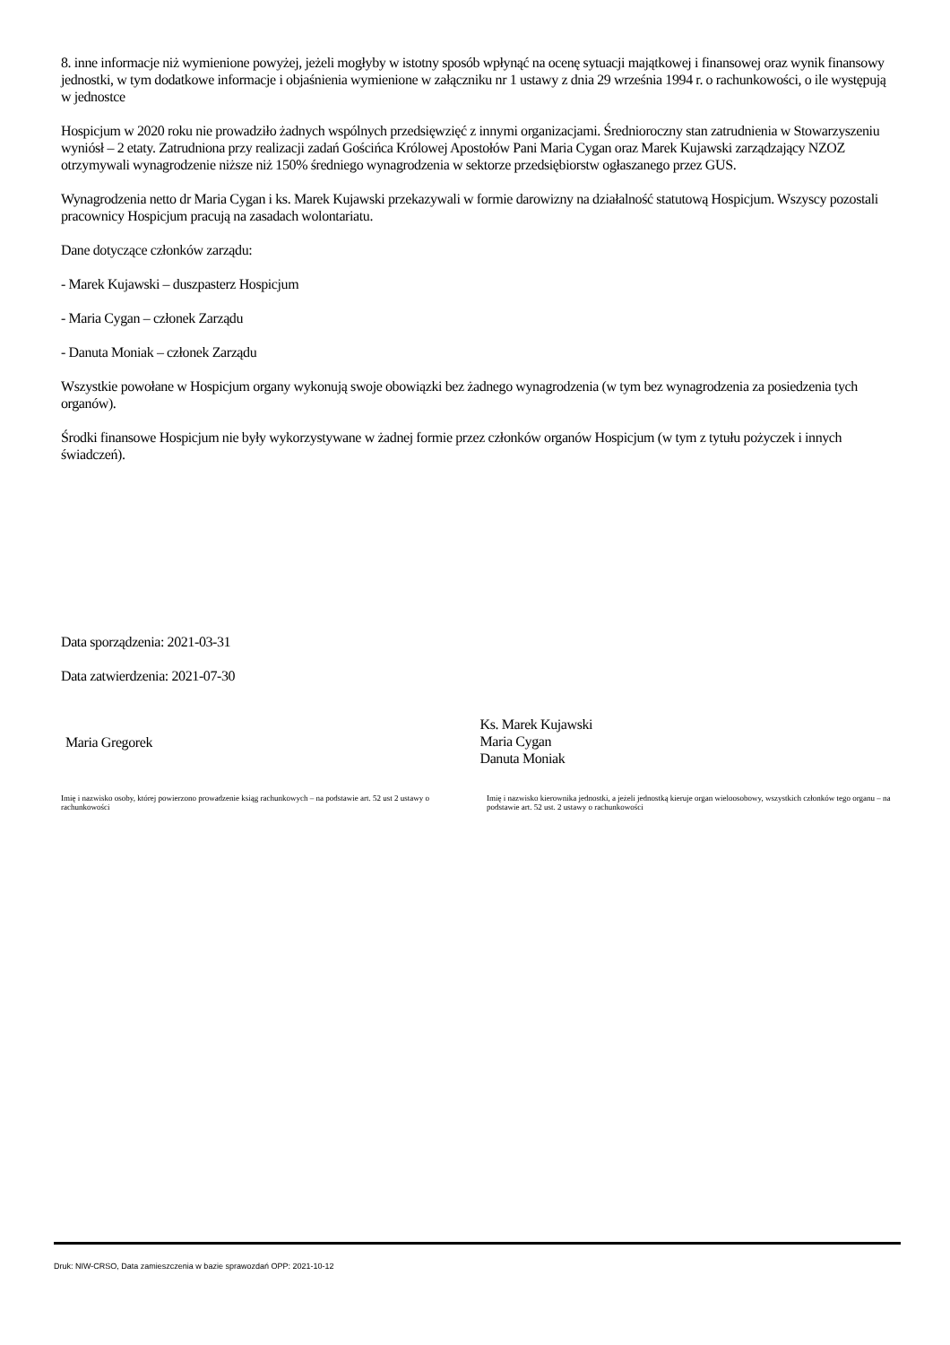8. inne informacje niż wymienione powyżej, jeżeli mogłyby w istotny sposób wpłynąć na ocenę sytuacji majątkowej i finansowej oraz wynik finansowy jednostki, w tym dodatkowe informacje i objaśnienia wymienione w załączniku nr 1 ustawy z dnia 29 września 1994 r. o rachunkowości, o ile występują w jednostce
Hospicjum w 2020 roku nie prowadziło żadnych wspólnych przedsięwzięć z innymi organizacjami. Średnioroczny stan zatrudnienia w Stowarzyszeniu wyniósł – 2 etaty. Zatrudniona przy realizacji zadań Gościńca Królowej Apostołów Pani Maria Cygan oraz Marek Kujawski zarządzający NZOZ otrzymywali wynagrodzenie niższe niż 150% średniego wynagrodzenia w sektorze przedsiębiorstw ogłaszanego przez GUS.
Wynagrodzenia netto dr Maria Cygan i ks. Marek Kujawski przekazywali w formie darowizny na działalność statutową Hospicjum. Wszyscy pozostali pracownicy Hospicjum pracują na zasadach wolontariatu.
Dane dotyczące członków zarządu:
- Marek Kujawski – duszpasterz Hospicjum
- Maria Cygan – członek Zarządu
- Danuta Moniak – członek Zarządu
Wszystkie powołane w Hospicjum organy wykonują swoje obowiązki bez żadnego wynagrodzenia (w tym bez wynagrodzenia za posiedzenia tych organów).
Środki finansowe Hospicjum nie były wykorzystywane w żadnej formie przez członków organów Hospicjum (w tym z tytułu pożyczek i innych świadczeń).
Data sporządzenia: 2021-03-31
Data zatwierdzenia: 2021-07-30
Maria Gregorek
Ks. Marek Kujawski
Maria Cygan
Danuta Moniak
Imię i nazwisko osoby, której powierzono prowadzenie ksiąg rachunkowych – na podstawie art. 52 ust 2 ustawy o rachunkowości
Imię i nazwisko kierownika jednostki, a jeżeli jednostką kieruje organ wieloosobowy, wszystkich członków tego organu – na podstawie art. 52 ust. 2 ustawy o rachunkowości
Druk: NIW-CRSO, Data zamieszczenia w bazie sprawozdań OPP: 2021-10-12